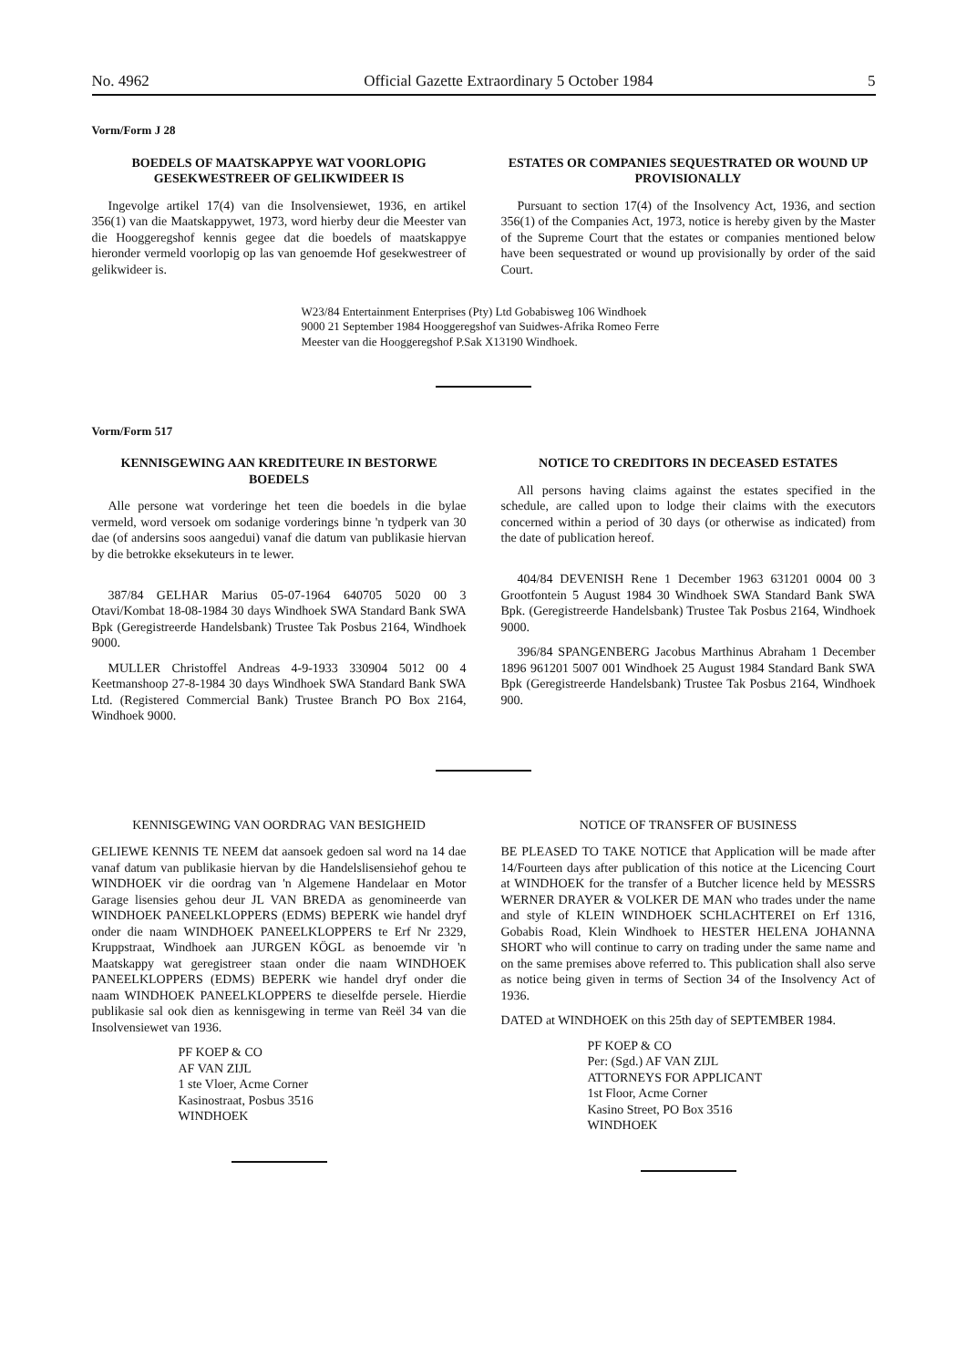No. 4962 Official Gazette Extraordinary 5 October 1984 5
Vorm/Form J 28
BOEDELS OF MAATSKAPPYE WAT VOORLOPIG GESEKWESTREER OF GELIKWIDEER IS
Ingevolge artikel 17(4) van die Insolvensiewet, 1936, en artikel 356(1) van die Maatskappywet, 1973, word hierby deur die Meester van die Hooggeregshof kennis gegee dat die boedels of maatskappye hieronder vermeld voorlopig op las van genoemde Hof gesekwestreer of gelikwideer is.
ESTATES OR COMPANIES SEQUESTRATED OR WOUND UP PROVISIONALLY
Pursuant to section 17(4) of the Insolvency Act, 1936, and section 356(1) of the Companies Act, 1973, notice is hereby given by the Master of the Supreme Court that the estates or companies mentioned below have been sequestrated or wound up provisionally by order of the said Court.
W23/84 Entertainment Enterprises (Pty) Ltd Gobabisweg 106 Windhoek 9000 21 September 1984 Hooggeregshof van Suidwes-Afrika Romeo Ferre Meester van die Hooggeregshof P.Sak X13190 Windhoek.
Vorm/Form 517
KENNISGEWING AAN KREDITEURE IN BESTORWE BOEDELS
Alle persone wat vorderinge het teen die boedels in die bylae vermeld, word versoek om sodanige vorderings binne 'n tydperk van 30 dae (of andersins soos aangedui) vanaf die datum van publikasie hiervan by die betrokke eksekuteurs in te lewer.
387/84 GELHAR Marius 05-07-1964 640705 5020 00 3 Otavi/Kombat 18-08-1984 30 days Windhoek SWA Standard Bank SWA Bpk (Geregistreerde Handelsbank) Trustee Tak Posbus 2164, Windhoek 9000.
MULLER Christoffel Andreas 4-9-1933 330904 5012 00 4 Keetmanshoop 27-8-1984 30 days Windhoek SWA Standard Bank SWA Ltd. (Registered Commercial Bank) Trustee Branch PO Box 2164, Windhoek 9000.
NOTICE TO CREDITORS IN DECEASED ESTATES
All persons having claims against the estates specified in the schedule, are called upon to lodge their claims with the executors concerned within a period of 30 days (or otherwise as indicated) from the date of publication hereof.
404/84 DEVENISH Rene 1 December 1963 631201 0004 00 3 Grootfontein 5 August 1984 30 Windhoek SWA Standard Bank SWA Bpk. (Geregistreerde Handelsbank) Trustee Tak Posbus 2164, Windhoek 9000.
396/84 SPANGENBERG Jacobus Marthinus Abraham 1 December 1896 961201 5007 001 Windhoek 25 August 1984 Standard Bank SWA Bpk (Geregistreerde Handelsbank) Trustee Tak Posbus 2164, Windhoek 900.
KENNISGEWING VAN OORDRAG VAN BESIGHEID
GELIEWE KENNIS TE NEEM dat aansoek gedoen sal word na 14 dae vanaf datum van publikasie hiervan by die Handelslisensiehof gehou te WINDHOEK vir die oordrag van 'n Algemene Handelaar en Motor Garage lisensies gehou deur JL VAN BREDA as genomineerde van WINDHOEK PANEELKLOPPERS (EDMS) BEPERK wie handel dryf onder die naam WINDHOEK PANEELKLOPPERS te Erf Nr 2329, Kruppstraat, Windhoek aan JURGEN KÖGL as benoemde vir 'n Maatskappy wat geregistreer staan onder die naam WINDHOEK PANEELKLOPPERS (EDMS) BEPERK wie handel dryf onder die naam WINDHOEK PANEELKLOPPERS te dieselfde persele. Hierdie publikasie sal ook dien as kennisgewing in terme van Reël 34 van die Insolvensiewet van 1936.
PF KOEP & CO
AF VAN ZIJL
1 ste Vloer, Acme Corner
Kasinostraat, Posbus 3516
WINDHOEK
NOTICE OF TRANSFER OF BUSINESS
BE PLEASED TO TAKE NOTICE that Application will be made after 14/Fourteen days after publication of this notice at the Licencing Court at WINDHOEK for the transfer of a Butcher licence held by MESSRS WERNER DRAYER & VOLKER DE MAN who trades under the name and style of KLEIN WINDHOEK SCHLACHTEREI on Erf 1316, Gobabis Road, Klein Windhoek to HESTER HELENA JOHANNA SHORT who will continue to carry on trading under the same name and on the same premises above referred to. This publication shall also serve as notice being given in terms of Section 34 of the Insolvency Act of 1936.
DATED at WINDHOEK on this 25th day of SEPTEMBER 1984.
PF KOEP & CO
Per: (Sgd.) AF VAN ZIJL
ATTORNEYS FOR APPLICANT
1st Floor, Acme Corner
Kasino Street, PO Box 3516
WINDHOEK